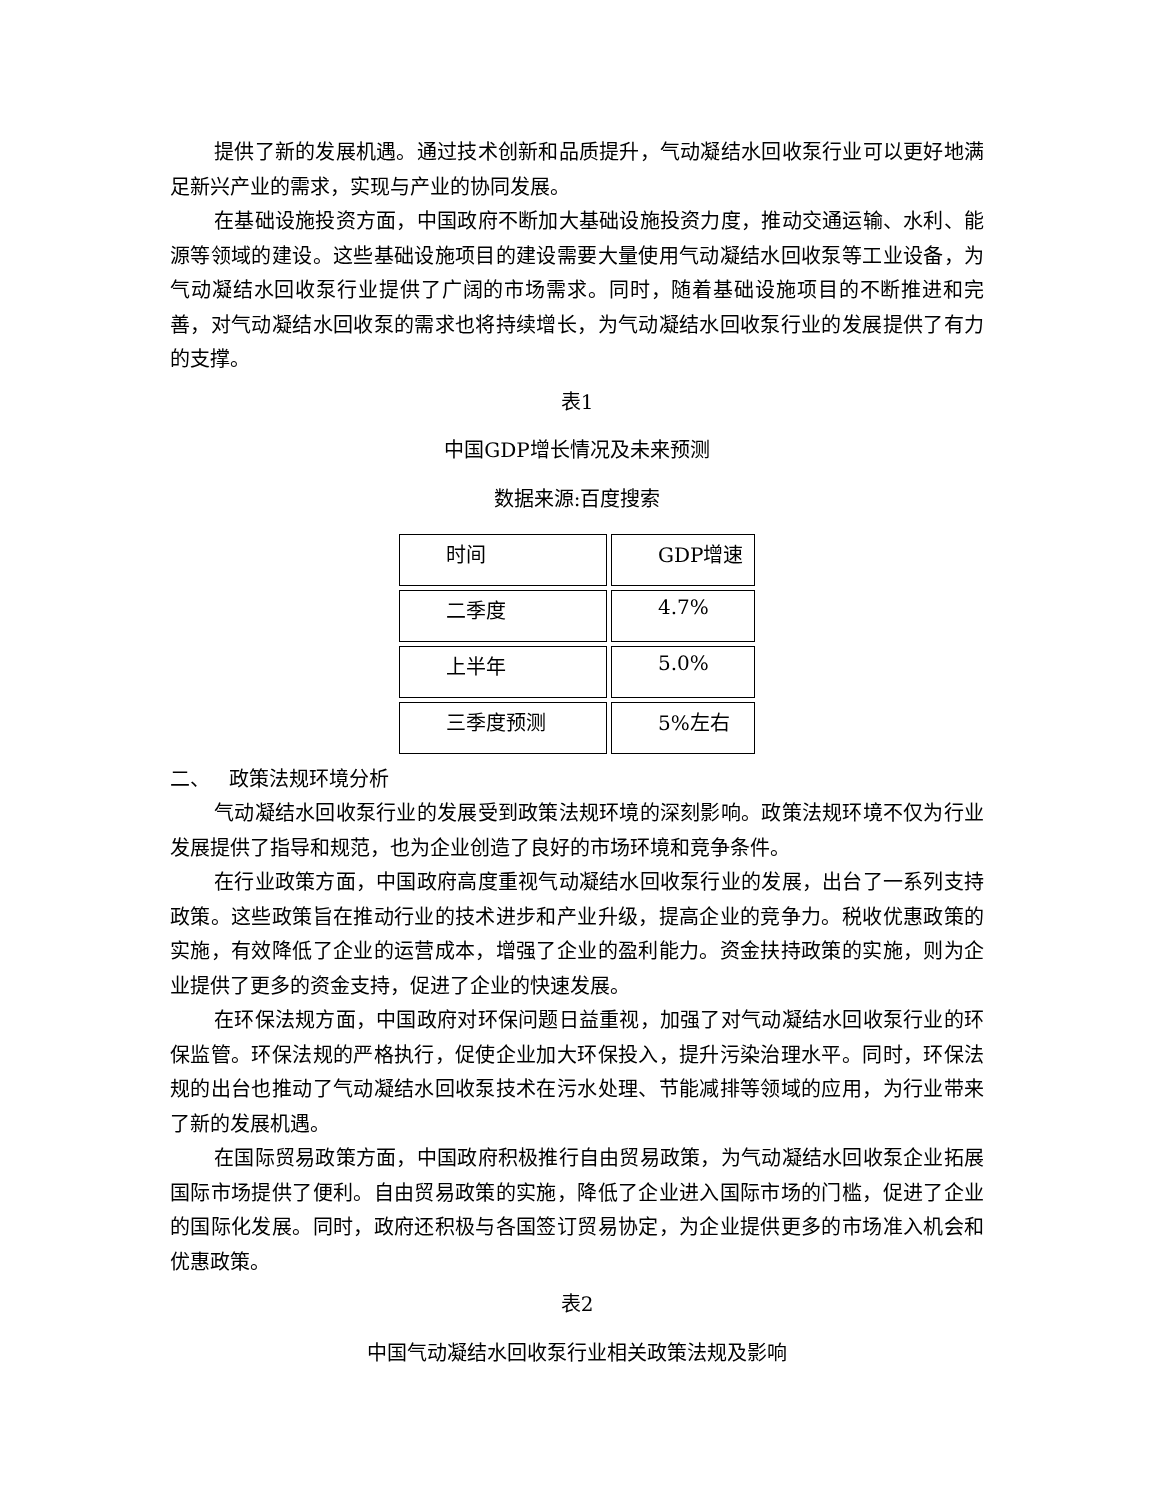提供了新的发展机遇。通过技术创新和品质提升，气动凝结水回收泵行业可以更好地满足新兴产业的需求，实现与产业的协同发展。
在基础设施投资方面，中国政府不断加大基础设施投资力度，推动交通运输、水利、能源等领域的建设。这些基础设施项目的建设需要大量使用气动凝结水回收泵等工业设备，为气动凝结水回收泵行业提供了广阔的市场需求。同时，随着基础设施项目的不断推进和完善，对气动凝结水回收泵的需求也将持续增长，为气动凝结水回收泵行业的发展提供了有力的支撑。
表1
中国GDP增长情况及未来预测
数据来源:百度搜索
| 时间 | GDP增速 |
| 二季度 | 4.7% |
| 上半年 | 5.0% |
| 三季度预测 | 5%左右 |
二、 政策法规环境分析
气动凝结水回收泵行业的发展受到政策法规环境的深刻影响。政策法规环境不仅为行业发展提供了指导和规范，也为企业创造了良好的市场环境和竞争条件。
在行业政策方面，中国政府高度重视气动凝结水回收泵行业的发展，出台了一系列支持政策。这些政策旨在推动行业的技术进步和产业升级，提高企业的竞争力。税收优惠政策的实施，有效降低了企业的运营成本，增强了企业的盈利能力。资金扶持政策的实施，则为企业提供了更多的资金支持，促进了企业的快速发展。
在环保法规方面，中国政府对环保问题日益重视，加强了对气动凝结水回收泵行业的环保监管。环保法规的严格执行，促使企业加大环保投入，提升污染治理水平。同时，环保法规的出台也推动了气动凝结水回收泵技术在污水处理、节能减排等领域的应用，为行业带来了新的发展机遇。
在国际贸易政策方面，中国政府积极推行自由贸易政策，为气动凝结水回收泵企业拓展国际市场提供了便利。自由贸易政策的实施，降低了企业进入国际市场的门槛，促进了企业的国际化发展。同时，政府还积极与各国签订贸易协定，为企业提供更多的市场准入机会和优惠政策。
表2
中国气动凝结水回收泵行业相关政策法规及影响